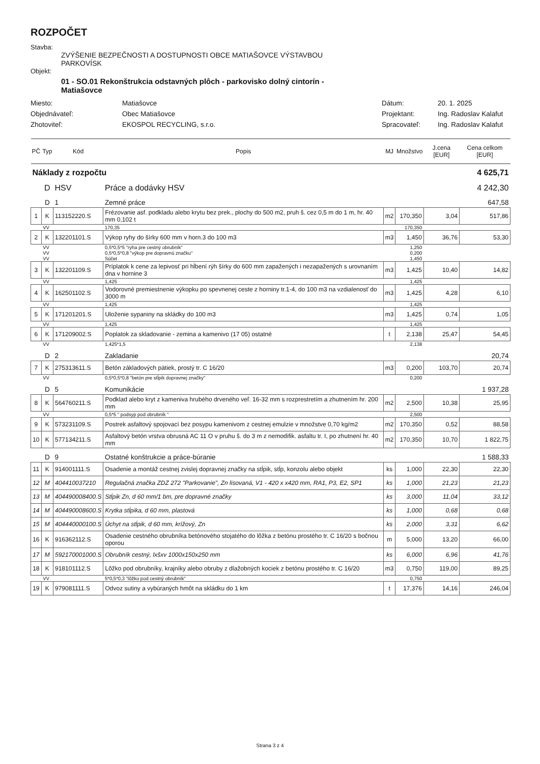ROZPOČET
Stavba:
ZVÝŠENIE BEZPEČNOSTI A DOSTUPNOSTI OBCE MATIAŠOVCE VÝSTAVBOU
PARKOVÍSK
Objekt:
01 - SO.01 Rekonštrukcia odstavných plôch - parkovisko dolný cintorín -
Matiašovce
Miesto:
Matiašovce
Dátum:
20. 1. 2025
Objednávateľ:
Obec Matiašovce
Projektant:
Ing. Radoslav Kalafut
Zhotoviteľ:
EKOSPOL RECYCLING, s.r.o.
Spracovateľ:
Ing. Radoslav Kalafut
| PČ | Typ | Kód | Popis | MJ | Množstvo | J.cena [EUR] | Cena celkom [EUR] |
| --- | --- | --- | --- | --- | --- | --- | --- |
| Náklady z rozpočtu | | | | 4 625,71 | | | |
| | D | HSV | Práce a dodávky HSV | 4 242,30 | | | |
| | D | 1 | Zemné práce | 647,58 | | | |
| 1 | K | 113152220.S | Frézovanie asf. podkladu alebo krytu bez prek., plochy do 500 m2, pruh š. cez 0,5 m do 1 m, hr. 40 mm 0,102 t | m2 | 170,350 | 3,04 | 517,86 |
| | VV | | 170,35 | | 170,350 | | |
| 2 | K | 132201101.S | Výkop ryhy do šírky 600 mm v horn.3 do 100 m3 | m3 | 1,450 | 36,76 | 53,30 |
| | VV | | 0,5*0,5*5 "ryha pre cestný obrubník" | | 1,250 | | |
| | VV | | 0,5*0,5*0,8 "výkop pre dopravnú značku" | | 0,200 | | |
| | VV | | Súčet | | 1,450 | | |
| 3 | K | 132201109.S | Príplatok k cene za lepivosť pri hĺbení rýh šírky do 600 mm zapažených i nezapažených s urovnaním dna v hornine 3 | m3 | 1,425 | 10,40 | 14,82 |
| | VV | | 1,425 | | 1,425 | | |
| 4 | K | 162501102.S | Vodorovné premiestnenie výkopku po spevnenej ceste z horniny tr.1-4, do 100 m3 na vzdialenosť do 3000 m | m3 | 1,425 | 4,28 | 6,10 |
| | VV | | 1,425 | | 1,425 | | |
| 5 | K | 171201201.S | Uloženie sypaniny na skládky do 100 m3 | m3 | 1,425 | 0,74 | 1,05 |
| | VV | | 1,425 | | 1,425 | | |
| 6 | K | 171209002.S | Poplatok za skladovanie - zemina a kamenivo (17 05) ostatné | t | 2,138 | 25,47 | 54,45 |
| | VV | | 1,425*1,5 | | 2,138 | | |
| | D | 2 | Zakladanie | 20,74 | | | |
| 7 | K | 275313611.S | Betón základových pätiek, prostý tr. C 16/20 | m3 | 0,200 | 103,70 | 20,74 |
| | VV | | 0,5*0,5*0,8 "betón pre stĺpik dopravnej značky" | | 0,200 | | |
| | D | 5 | Komunikácie | 1 937,28 | | | |
| 8 | K | 564760211.S | Podklad alebo kryt z kameniva hrubého drveného veľ. 16-32 mm s rozprestretím a zhutnením hr. 200 mm | m2 | 2,500 | 10,38 | 25,95 |
| | VV | | 0,5*5 " podsyp pod obrubník " | | 2,500 | | |
| 9 | K | 573231109.S | Postrek asfaltový spojovací bez posypu kamenivom z cestnej emulzie v množstve 0,70 kg/m2 | m2 | 170,350 | 0,52 | 88,58 |
| 10 | K | 577134211.S | Asfaltový betón vrstva obrusná AC 11 O v pruhu š. do 3 m z nemodifik. asfaltu tr. I, po zhutnení hr. 40 mm | m2 | 170,350 | 10,70 | 1 822,75 |
| | D | 9 | Ostatné konštrukcie a práce-búranie | 1 588,33 | | | |
| 11 | K | 914001111.S | Osadenie a montáž cestnej zvislej dopravnej značky na stĺpik, stĺp, konzolu alebo objekt | ks | 1,000 | 22,30 | 22,30 |
| 12 | M | 404410037210 | Regulačná značka ZDZ 272 "Parkovanie", Zn lisovaná, V1 - 420 x x420 mm, RA1, P3, E2, SP1 | ks | 1,000 | 21,23 | 21,23 |
| 13 | M | 404490008400.S | Stĺpik Zn, d 60 mm/1 bm, pre dopravné značky | ks | 3,000 | 11,04 | 33,12 |
| 14 | M | 404490008600.S | Krytka stĺpika, d 60 mm, plastová | ks | 1,000 | 0,68 | 0,68 |
| 15 | M | 404440000100.S | Úchyt na stĺpik, d 60 mm, krížový, Zn | ks | 2,000 | 3,31 | 6,62 |
| 16 | K | 916362112.S | Osadenie cestného obrubníka betónového stojatého do lôžka z betónu prostého tr. C 16/20 s bočnou oporou | m | 5,000 | 13,20 | 66,00 |
| 17 | M | 592170001000.S | Obrubník cestný, lxšxv 1000x150x250 mm | ks | 6,000 | 6,96 | 41,76 |
| 18 | K | 918101112.S | Lôžko pod obrubníky, krajníky alebo obruby z dlažobných kociek z betónu prostého tr. C 16/20 | m3 | 0,750 | 119,00 | 89,25 |
| | VV | | 5*0,5*0,3 "lôžko pod cestný obrubník" | | 0,750 | | |
| 19 | K | 979081111.S | Odvoz sutiny a vybúraných hmôt na skládku do 1 km | t | 17,376 | 14,16 | 246,04 |
Strana 3 z 4